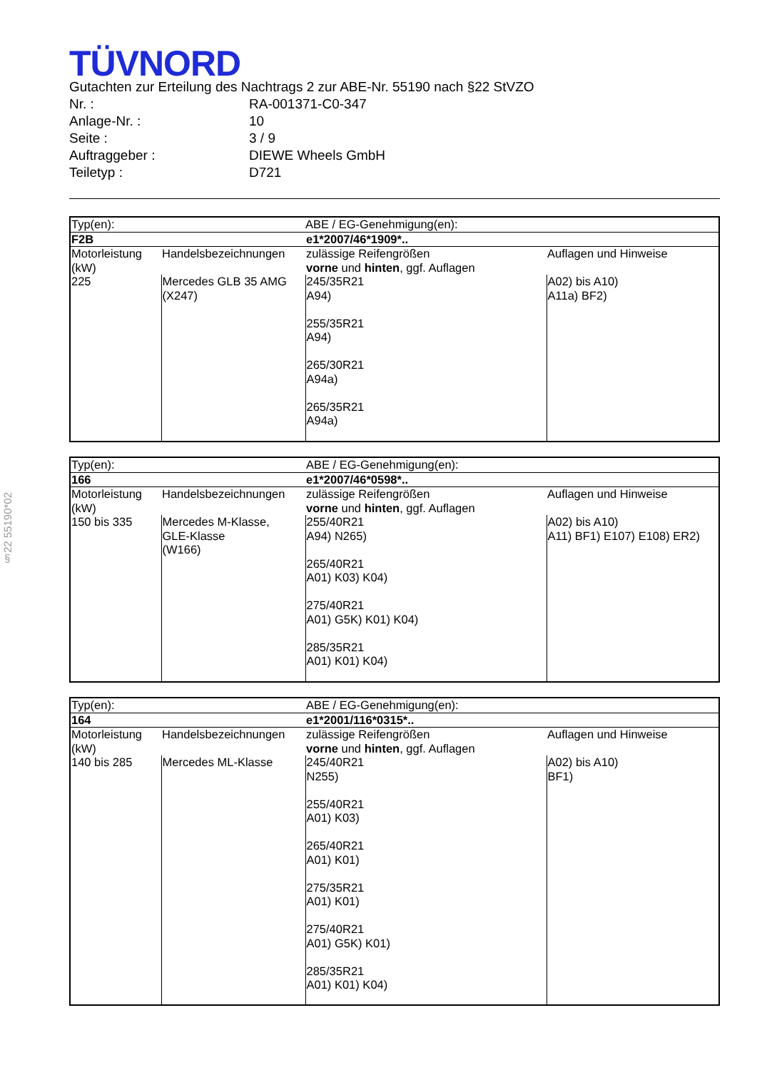§22 55190*02
TÜVNORD
Gutachten zur Erteilung des Nachtrags 2 zur ABE-Nr. 55190 nach §22 StVZO
Nr. : RA-001371-C0-347
Anlage-Nr. : 10
Seite : 3 / 9
Auftraggeber : DIEWE Wheels GmbH
Teiletyp : D721
| Typ(en): | | ABE / EG-Genehmigung(en): | |
| F2B | | e1*2007/46*1909*.. | |
| Motorleistung (kW) | Handelsbezeichnungen | zulässige Reifengrößen vorne und hinten , ggf. Auflagen | Auflagen und Hinweise |
| 225 | Mercedes GLB 35 AMG (X247) | 245/35R21 A94) 255/35R21 A94) 265/30R21 A94a) 265/35R21 A94a) | A02) bis A10) A11a) BF2) |
| Typ(en): | | ABE / EG-Genehmigung(en): | |
| 166 | | e1*2007/46*0598*.. | |
| Motorleistung (kW) | Handelsbezeichnungen | zulässige Reifengrößen vorne und hinten , ggf. Auflagen | Auflagen und Hinweise |
| 150 bis 335 | Mercedes M-Klasse, GLE-Klasse (W166) | 255/40R21 A94) N265) 265/40R21 A01) K03) K04) 275/40R21 A01) G5K) K01) K04) 285/35R21 A01) K01) K04) | A02) bis A10) A11) BF1) E107) E108) ER2) |
| Typ(en): | | ABE / EG-Genehmigung(en): | |
| 164 | | e1*2001/116*0315*.. | |
| Motorleistung (kW) | Handelsbezeichnungen | zulässige Reifengrößen vorne und hinten , ggf. Auflagen | Auflagen und Hinweise |
| 140 bis 285 | Mercedes ML-Klasse | 245/40R21 N255) 255/40R21 A01) K03) 265/40R21 A01) K01) 275/35R21 A01) K01) 275/40R21 A01) G5K) K01) 285/35R21 A01) K01) K04) | A02) bis A10) BF1) |